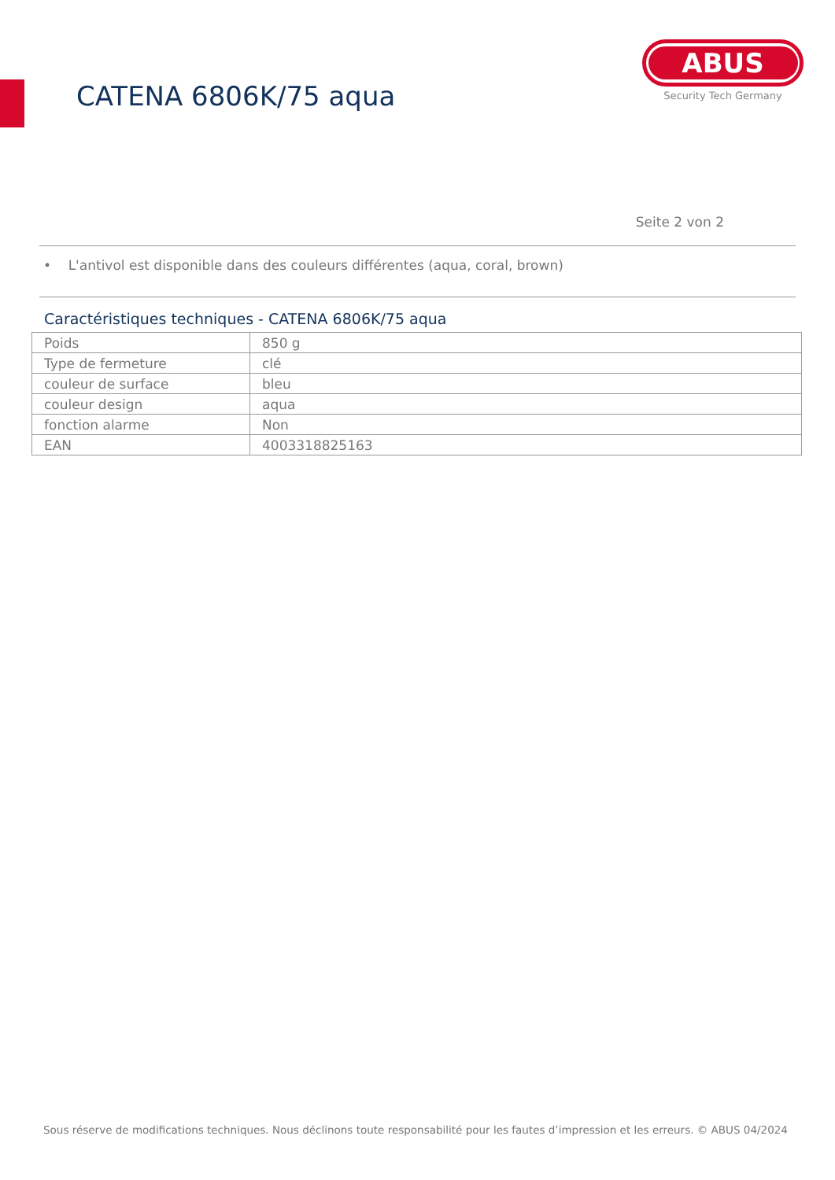CATENA 6806K/75 aqua
ABUS
Security Tech Germany
Seite 2 von 2
• L'antivol est disponible dans des couleurs différentes (aqua, coral, brown)
Caractéristiques techniques - CATENA 6806K/75 aqua
| Poids | 850 g |
| Type de fermeture | clé |
| couleur de surface | bleu |
| couleur design | aqua |
| fonction alarme | Non |
| EAN | 4003318825163 |
Sous réserve de modifications techniques. Nous déclinons toute responsabilité pour les fautes d’impression et les erreurs. © ABUS 04/2024